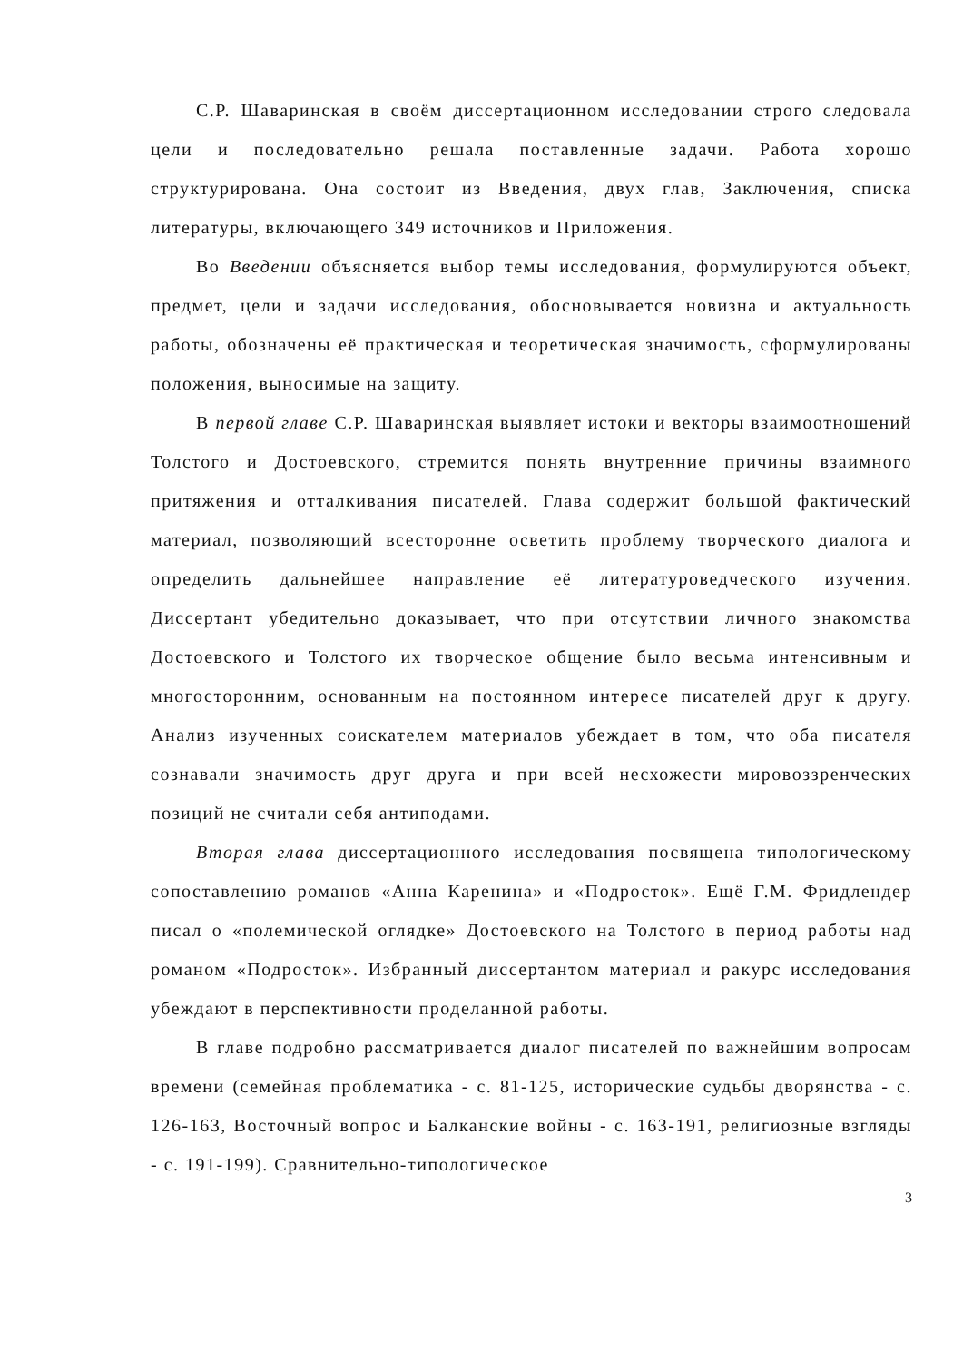С.Р. Шаваринская в своём диссертационном исследовании строго следовала цели и последовательно решала поставленные задачи. Работа хорошо структурирована. Она состоит из Введения, двух глав, Заключения, списка литературы, включающего 349 источников и Приложения.
Во Введении объясняется выбор темы исследования, формулируются объект, предмет, цели и задачи исследования, обосновывается новизна и актуальность работы, обозначены её практическая и теоретическая значимость, сформулированы положения, выносимые на защиту.
В первой главе С.Р. Шаваринская выявляет истоки и векторы взаимоотношений Толстого и Достоевского, стремится понять внутренние причины взаимного притяжения и отталкивания писателей. Глава содержит большой фактический материал, позволяющий всесторонне осветить проблему творческого диалога и определить дальнейшее направление её литературоведческого изучения. Диссертант убедительно доказывает, что при отсутствии личного знакомства Достоевского и Толстого их творческое общение было весьма интенсивным и многосторонним, основанным на постоянном интересе писателей друг к другу. Анализ изученных соискателем материалов убеждает в том, что оба писателя сознавали значимость друг друга и при всей несхожести мировоззренческих позиций не считали себя антиподами.
Вторая глава диссертационного исследования посвящена типологическому сопоставлению романов «Анна Каренина» и «Подросток». Ещё Г.М. Фридлендер писал о «полемической оглядке» Достоевского на Толстого в период работы над романом «Подросток». Избранный диссертантом материал и ракурс исследования убеждают в перспективности проделанной работы.
В главе подробно рассматривается диалог писателей по важнейшим вопросам времени (семейная проблематика - с. 81-125, исторические судьбы дворянства - с. 126-163, Восточный вопрос и Балканские войны - с. 163-191, религиозные взгляды - с. 191-199). Сравнительно-типологическое
3